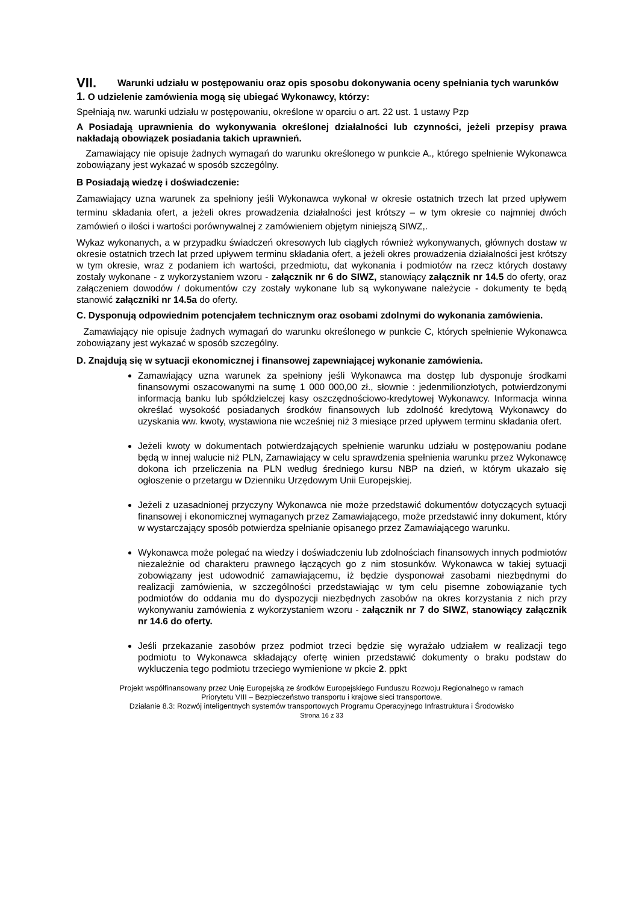VII. Warunki udziału w postępowaniu oraz opis sposobu dokonywania oceny spełniania tych warunków
1. O udzielenie zamówienia mogą się ubiegać Wykonawcy, którzy:
Spełniają nw. warunki udziału w postępowaniu, określone w oparciu o art. 22 ust. 1 ustawy Pzp
A Posiadają uprawnienia do wykonywania określonej działalności lub czynności, jeżeli przepisy prawa nakładają obowiązek posiadania takich uprawnień.
Zamawiający nie opisuje żadnych wymagań do warunku określonego w punkcie A., którego spełnienie Wykonawca zobowiązany jest wykazać w sposób szczególny.
B Posiadają wiedzę i doświadczenie:
Zamawiający uzna warunek za spełniony jeśli Wykonawca wykonał w okresie ostatnich trzech lat przed upływem terminu składania ofert, a jeżeli okres prowadzenia działalności jest krótszy – w tym okresie co najmniej dwóch zamówień o ilości i wartości porównywalnej z zamówieniem objętym niniejszą SIWZ,.
Wykaz wykonanych, a w przypadku świadczeń okresowych lub ciągłych również wykonywanych, głównych dostaw w okresie ostatnich trzech lat przed upływem terminu składania ofert, a jeżeli okres prowadzenia działalności jest krótszy w tym okresie, wraz z podaniem ich wartości, przedmiotu, dat wykonania i podmiotów na rzecz których dostawy zostały wykonane - z wykorzystaniem wzoru - załącznik nr 6 do SIWZ, stanowiący załącznik nr 14.5 do oferty, oraz załączeniem dowodów / dokumentów czy zostały wykonane lub są wykonywane należycie - dokumenty te będą stanowić załączniki nr 14.5a do oferty.
C. Dysponują odpowiednim potencjałem technicznym oraz osobami zdolnymi do wykonania zamówienia.
Zamawiający nie opisuje żadnych wymagań do warunku określonego w punkcie C, których spełnienie Wykonawca zobowiązany jest wykazać w sposób szczególny.
D. Znajdują się w sytuacji ekonomicznej i finansowej zapewniającej wykonanie zamówienia.
Zamawiający uzna warunek za spełniony jeśli Wykonawca ma dostęp lub dysponuje środkami finansowymi oszacowanymi na sumę 1 000 000,00 zł., słownie : jedenmilionzłotych, potwierdzonymi informacją banku lub spółdzielczej kasy oszczędnościowo-kredytowej Wykonawcy. Informacja winna określać wysokość posiadanych środków finansowych lub zdolność kredytową Wykonawcy do uzyskania ww. kwoty, wystawiona nie wcześniej niż 3 miesiące przed upływem terminu składania ofert.
Jeżeli kwoty w dokumentach potwierdzających spełnienie warunku udziału w postępowaniu podane będą w innej walucie niż PLN, Zamawiający w celu sprawdzenia spełnienia warunku przez Wykonawcę dokona ich przeliczenia na PLN według średniego kursu NBP na dzień, w którym ukazało się ogłoszenie o przetargu w Dzienniku Urzędowym Unii Europejskiej.
Jeżeli z uzasadnionej przyczyny Wykonawca nie może przedstawić dokumentów dotyczących sytuacji finansowej i ekonomicznej wymaganych przez Zamawiającego, może przedstawić inny dokument, który w wystarczający sposób potwierdza spełnianie opisanego przez Zamawiającego warunku.
Wykonawca może polegać na wiedzy i doświadczeniu lub zdolnościach finansowych innych podmiotów niezależnie od charakteru prawnego łączących go z nim stosunków. Wykonawca w takiej sytuacji zobowiązany jest udowodnić zamawiającemu, iż będzie dysponował zasobami niezbędnymi do realizacji zamówienia, w szczególności przedstawiając w tym celu pisemne zobowiązanie tych podmiotów do oddania mu do dyspozycji niezbędnych zasobów na okres korzystania z nich przy wykonywaniu zamówienia z wykorzystaniem wzoru - załącznik nr 7 do SIWZ, stanowiący załącznik nr 14.6 do oferty.
Jeśli przekazanie zasobów przez podmiot trzeci będzie się wyrażało udziałem w realizacji tego podmiotu to Wykonawca składający ofertę winien przedstawić dokumenty o braku podstaw do wykluczenia tego podmiotu trzeciego wymienione w pkcie 2. ppkt
Projekt współfinansowany przez Unię Europejską ze środków Europejskiego Funduszu Rozwoju Regionalnego w ramach
Priorytetu VIII – Bezpieczeństwo transportu i krajowe sieci transportowe.
Działanie 8.3: Rozwój inteligentnych systemów transportowych Programu Operacyjnego Infrastruktura i Środowisko
Strona 16 z 33